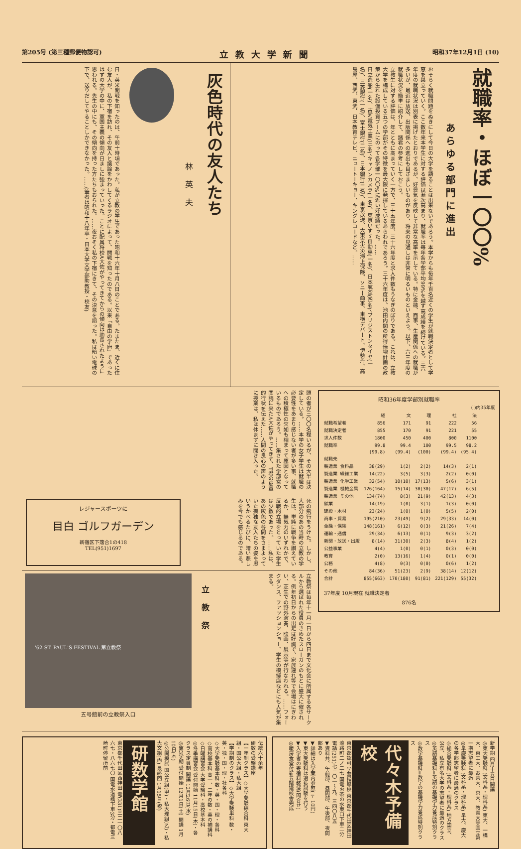第205号 (第三種郵便物認可) 立教大学新聞 昭和37年12月1日 (10)
就職率・ほぼ一〇〇%
あらゆる部門に進出
おそらく就職問題をぬきにして今日の大学を語ることは出来ないであろう。本学からも毎年千百名近くの学生が就職決定者として学窓を巣立っていく。ここ数年来本学生に対する評価は漸次高まり、就職率は毎年各学部平均99%を越す高成績を続けている。三六年度の就職状況は別表に掲げたとおりであるが、好景気を反映して非常な高率を示している。特に金融、商事、生産関係への就職が多いが、最近は放送、出版関係への進出も目ざましいものがあり、将来の見通しは非常に明るいものといえよう。以下、六三年度の就職状況を簡単に紹介して、諸君の参考にしておこう。
立教生に対する評価は、年とともに高まっていく一方で、三十五年度、三十六年度と求人件数もうなぎのぼりである。これは、立教大学を構成している五つの学部がその特徴を最大限に発揮しているあらわれであろう。三十六年度は、池田内閣の所得倍増計画の政策から生れた設備投資ブームにのって各学部一〇〇%に近い好成績だった。……
日立造船(一名)、古河電気工業(三名)、キャノンカメラ(一名)、東京いすゞ自動車(一名)、日本航空(四名)、ブリジストンタイヤ(一名)、三菱銀行(一名)、富士銀行(二名)、日本銀行(二名)、東京放送、大東京火災海上保険、ソニー商事、東横デパート、伊勢丹、高島屋、西武、東武、日本教育テレビ、ニュートーキョー、キングレコードなど。……
灰色時代の友人たち
林英夫
日・英米開戦を知ったのは、午前十時頃であった。私が立教の学生であった昭和十六年十月八日のことである。たまたま、近くに住む友人が、私の下宿を訪れ、その友人と議論をかわしてくるラジオによって、開戦を知ったのである。以来「自由の学府」であったはずの大学の中に、軍国主義の傾向が日ましに強まっていった。ことに配属将校A大佐がやってきてからの傾向は助長されたように思われる。先生の中にも、その傾向を持った方たちもおられた。……夜おそく私の下宿にきて、その決意を語った。私は暗い電球の下で、送りだしてやることしかできなかった。……(筆者は昭和十八年卒・日本大学文学部助教授・校友)
昭和36年度学部別就職率
( )内35年度
| | 経 | 文 | 理 | 社 | 法 |
| --- | --- | --- | --- | --- | --- |
| 就職希望者 | 856 | 171 | 91 | 222 | 56 |
| 就職決定者 | 855 | 170 | 91 | 221 | 55 |
| 求人件数 | 1800 | 450 | 400 | 800 | 1100 |
| 就職率 | 99.8 | 99.4 | 100 | 99.5 | 98.2 |
| | (99.8) | (99.4) | (100) | (99.4) | (95.4) |
| 就職先 | | | | | |
| 製造業 食料品 | 38(29) | 1(2) | 2(2) | 14(3) | 2(1) |
| 製造業 繊維工業 | 14(22) | 3(5) | 3(3) | 2(2) | 0(0) |
| 製造業 化学工業 | 32(54) | 10(10) | 17(13) | 5(6) | 3(1) |
| 製造業 機械金属 | 126(164) | 15(14) | 30(30) | 47(17) | 6(5) |
| 製造業 その他 | 134(74) | 8(3) | 21(9) | 42(13) | 4(3) |
| 鉱業 | 14(19) | 1(0) | 3(1) | 1(3) | 0(0) |
| 建設・木材 | 23(24) | 1(0) | 1(0) | 5(5) | 2(0) |
| 商事・貿易 | 195(210) | 23(49) | 9(2) | 29(33) | 14(0) |
| 金融・保険 | 148(161) | 6(12) | 0(3) | 21(26) | 7(4) |
| 運輸・通信 | 29(34) | 6(13) | 0(1) | 9(3) | 3(2) |
| 新聞・放送・出版 | 8(14) | 31(30) | 2(3) | 8(4) | 1(2) |
| 公益事業 | 4(4) | 1(0) | 0(1) | 0(3) | 0(0) |
| 教育 | 2(0) | 13(16) | 1(4) | 0(1) | 0(0) |
| 公務 | 4(8) | 0(3) | 0(0) | 0(6) | 1(2) |
| その他 | 84(36) | 51(23) | 2(9) | 38(14) | 12(12) |
| 合計 | 855(663) | 170(180) | 91(81) | 221(129) | 55(32) |
37年度 10月現在 就職決定者
876名
頭の者が三〇〇名程いるが、その大半は決定している。……本学の女子学生は就職の必要性をあまり感じない者が多い事、就職への積極性の欠如も相まって原因となっているものであろう。……集された学部営の閲読に来たA大佐がやってきて、T君の反軍的行状を伝えた……人間の良心の声のように授業は、私は休まずに聞き入った。
死の飛行をうけた。しかし、大部分のあの当時の立教の学生は、単純に戦争を讃えているか、無気力のいずれかで、反戦的立場をとっていた学生は少数であった。……私は、あの灰色の谷間をさまよっていた孤独な友人たちの姿を思いうかべるたびに、暗い悲しみを今でも感じるのである。
レジャースポーツに
目白 ゴルフガーデン
新宿区下落合1の418
TEL(951)1697
立教祭は毎年十一月一日から四日まで文化会に所属する各サークルから選ばれた役員のきめたスローガンのもとに盛大に催される。例年初日からの出足は好調で、家族連れ等で会場はにぎわい、芝生での野外演奏、映画、展示等が行なわれる。……フォークダンス、ファッションショー、学生の模擬店などにも人気が集まる。
立教祭
'62 ST. PAUL'S FESTIVAL 第立教祭
五号館前の立教祭入口
新学期 四月十五日開講
◎東大受験科 (文科系・理科系) 東大、一橋大、東工大、お茶大、京大、教育大等国立第一期志望者に最適
◎早慶受験科 (文科系・理科系) 早大、慶大の各学部志望者に最適のクラス
◎総合受験科 (文科系・理科系) 地方国立、公立、私立有名大学の志望者に最適のクラス
◎英語基礎科=英語の基礎学力養成特別クラス
◎数学基礎科=数学の基礎学力養成特別クラス
代々木予備校
東京都認可 学習指導校 東京都千代田区神田淡路町二ノ二七 国電お茶の水東口下車二分 電話(251)七二〇一～九、三四〇八五
▼資料共、午前部、昼間部、午後部、夜間部あり
▼詳細は入学案内参照(〒10円)
▼東大受験科は選抜試験を行う
▼入学者の寄宿料軽減(問合せ)
◎暖房食堂付新五階建校舎完成
伝統六十余年
研数の受験講座
【一年制クラス】◇大学受験綜合科 東大組・国公大組・私大組
【学期制のクラス】◇大学受験単科 数・英・独・国・理・社各科
◇大学受験基本科 数・英・国・理・各科
◇高校基本科 高一、二年の数・英の補講科
◇日曜講習会 大学受験科・高校基本科
◎冬季講習会 受付開始 11月15日(木)・各クラス定員制 開講 12月26日(水)
◎第3学期 受付開始 12月1日(土) 開講 1月10日(木)
◎公開模試 国公立組(甲)・私大理組(乙)・私大文組(丙) 最終回 1月15日(祝)
研数学館
東京都千代田区西神田 電(331)三二一〇八六七・八六七〇 国電水道橋下車3分・都電三崎町停留所前